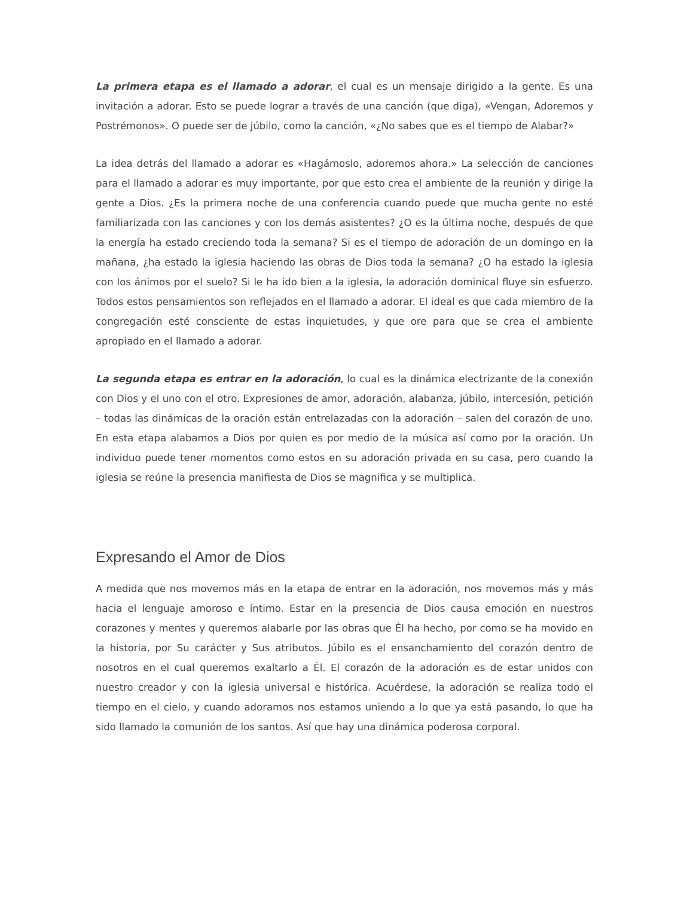La primera etapa es el llamado a adorar, el cual es un mensaje dirigido a la gente. Es una invitación a adorar. Esto se puede lograr a través de una canción (que diga), «Vengan, Adoremos y Postrémonos». O puede ser de júbilo, como la canción, «¿No sabes que es el tiempo de Alabar?»
La idea detrás del llamado a adorar es «Hagámoslo, adoremos ahora.» La selección de canciones para el llamado a adorar es muy importante, por que esto crea el ambiente de la reunión y dirige la gente a Dios. ¿Es la primera noche de una conferencia cuando puede que mucha gente no esté familiarizada con las canciones y con los demás asistentes? ¿O es la última noche, después de que la energía ha estado creciendo toda la semana? Si es el tiempo de adoración de un domingo en la mañana, ¿ha estado la iglesia haciendo las obras de Dios toda la semana? ¿O ha estado la iglesia con los ánimos por el suelo? Si le ha ido bien a la iglesia, la adoración dominical fluye sin esfuerzo. Todos estos pensamientos son reflejados en el llamado a adorar. El ideal es que cada miembro de la congregación esté consciente de estas inquietudes, y que ore para que se crea el ambiente apropiado en el llamado a adorar.
La segunda etapa es entrar en la adoración, lo cual es la dinámica electrizante de la conexión con Dios y el uno con el otro. Expresiones de amor, adoración, alabanza, júbilo, intercesión, petición – todas las dinámicas de la oración están entrelazadas con la adoración – salen del corazón de uno. En esta etapa alabamos a Dios por quien es por medio de la música así como por la oración. Un individuo puede tener momentos como estos en su adoración privada en su casa, pero cuando la iglesia se reúne la presencia manifiesta de Dios se magnifica y se multiplica.
Expresando el Amor de Dios
A medida que nos movemos más en la etapa de entrar en la adoración, nos movemos más y más hacia el lenguaje amoroso e íntimo. Estar en la presencia de Dios causa emoción en nuestros corazones y mentes y queremos alabarle por las obras que Él ha hecho, por como se ha movido en la historia, por Su carácter y Sus atributos. Júbilo es el ensanchamiento del corazón dentro de nosotros en el cual queremos exaltarlo a Él. El corazón de la adoración es de estar unidos con nuestro creador y con la iglesia universal e histórica. Acuérdese, la adoración se realiza todo el tiempo en el cielo, y cuando adoramos nos estamos uniendo a lo que ya está pasando, lo que ha sido llamado la comunión de los santos. Así que hay una dinámica poderosa corporal.